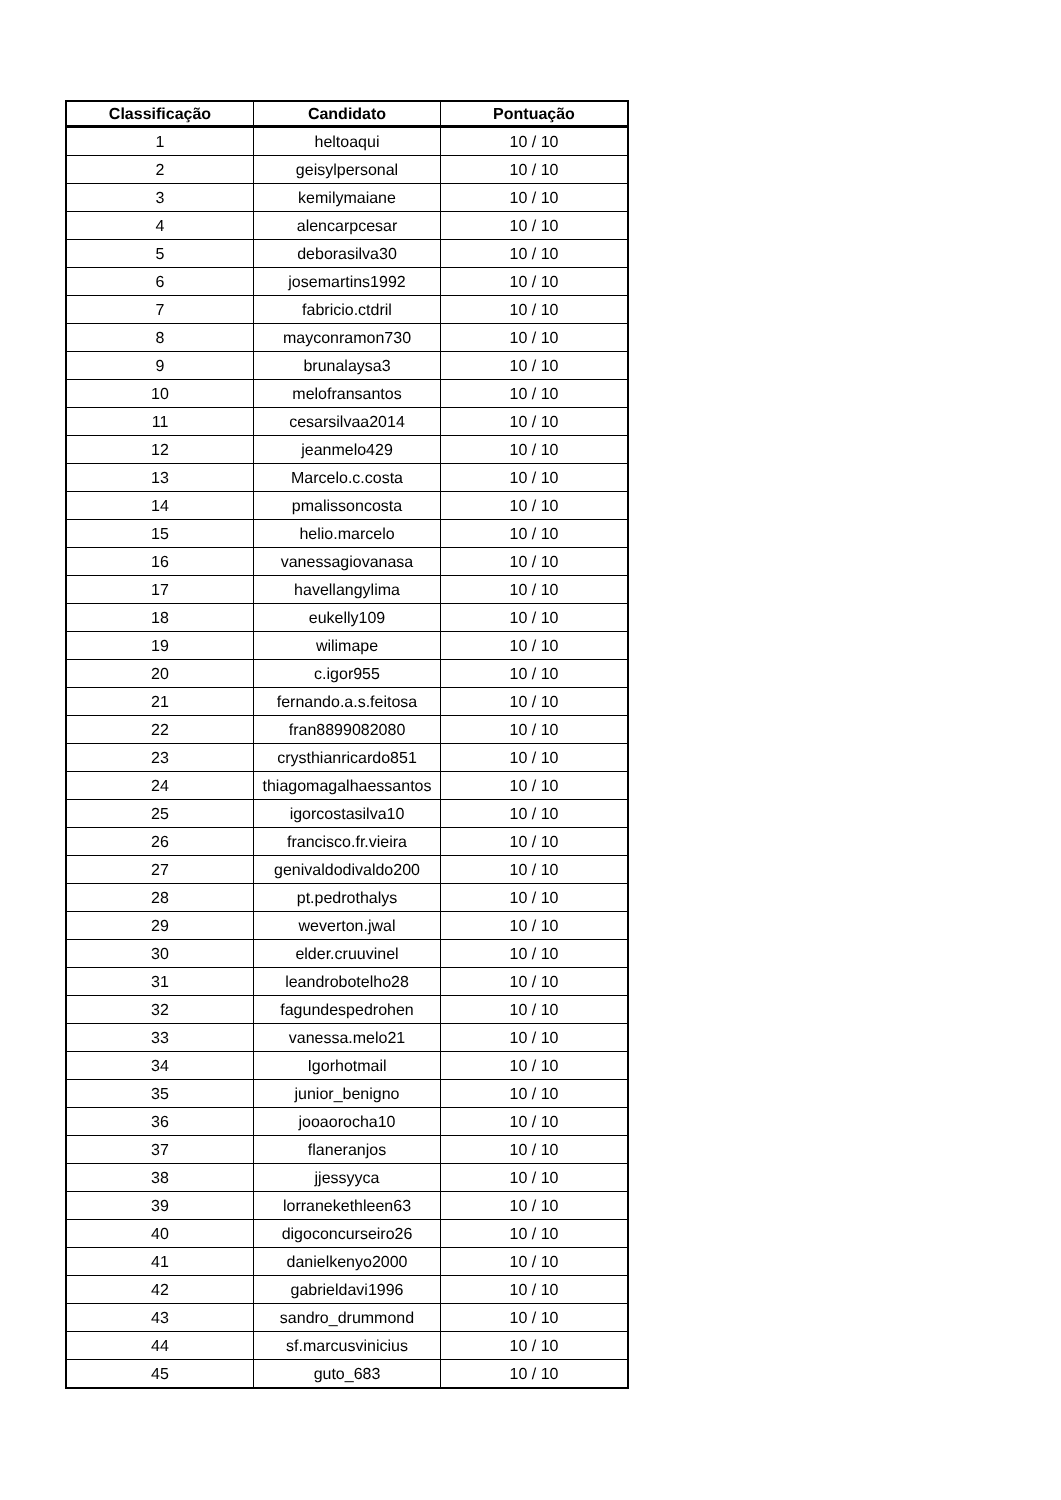| Classificação | Candidato | Pontuação |
| --- | --- | --- |
| 1 | heltoaqui | 10 / 10 |
| 2 | geisylpersonal | 10 / 10 |
| 3 | kemilymaiane | 10 / 10 |
| 4 | alencarpcesar | 10 / 10 |
| 5 | deborasilva30 | 10 / 10 |
| 6 | josemartins1992 | 10 / 10 |
| 7 | fabricio.ctdril | 10 / 10 |
| 8 | mayconramon730 | 10 / 10 |
| 9 | brunalaysa3 | 10 / 10 |
| 10 | melofransantos | 10 / 10 |
| 11 | cesarsilvaa2014 | 10 / 10 |
| 12 | jeanmelo429 | 10 / 10 |
| 13 | Marcelo.c.costa | 10 / 10 |
| 14 | pmalissoncosta | 10 / 10 |
| 15 | helio.marcelo | 10 / 10 |
| 16 | vanessagiovanasa | 10 / 10 |
| 17 | havellangylima | 10 / 10 |
| 18 | eukelly109 | 10 / 10 |
| 19 | wilimape | 10 / 10 |
| 20 | c.igor955 | 10 / 10 |
| 21 | fernando.a.s.feitosa | 10 / 10 |
| 22 | fran8899082080 | 10 / 10 |
| 23 | crysthianricardo851 | 10 / 10 |
| 24 | thiagomagalhaessantos | 10 / 10 |
| 25 | igorcostasilva10 | 10 / 10 |
| 26 | francisco.fr.vieira | 10 / 10 |
| 27 | genivaldodivaldo200 | 10 / 10 |
| 28 | pt.pedrothalys | 10 / 10 |
| 29 | weverton.jwal | 10 / 10 |
| 30 | elder.cruuvinel | 10 / 10 |
| 31 | leandrobotelho28 | 10 / 10 |
| 32 | fagundespedrohen | 10 / 10 |
| 33 | vanessa.melo21 | 10 / 10 |
| 34 | Igorhotmail | 10 / 10 |
| 35 | junior_benigno | 10 / 10 |
| 36 | jooaorocha10 | 10 / 10 |
| 37 | flaneranjos | 10 / 10 |
| 38 | jjessyyca | 10 / 10 |
| 39 | lorranekethleen63 | 10 / 10 |
| 40 | digoconcurseiro26 | 10 / 10 |
| 41 | danielkenyo2000 | 10 / 10 |
| 42 | gabrieldavi1996 | 10 / 10 |
| 43 | sandro_drummond | 10 / 10 |
| 44 | sf.marcusvinicius | 10 / 10 |
| 45 | guto_683 | 10 / 10 |